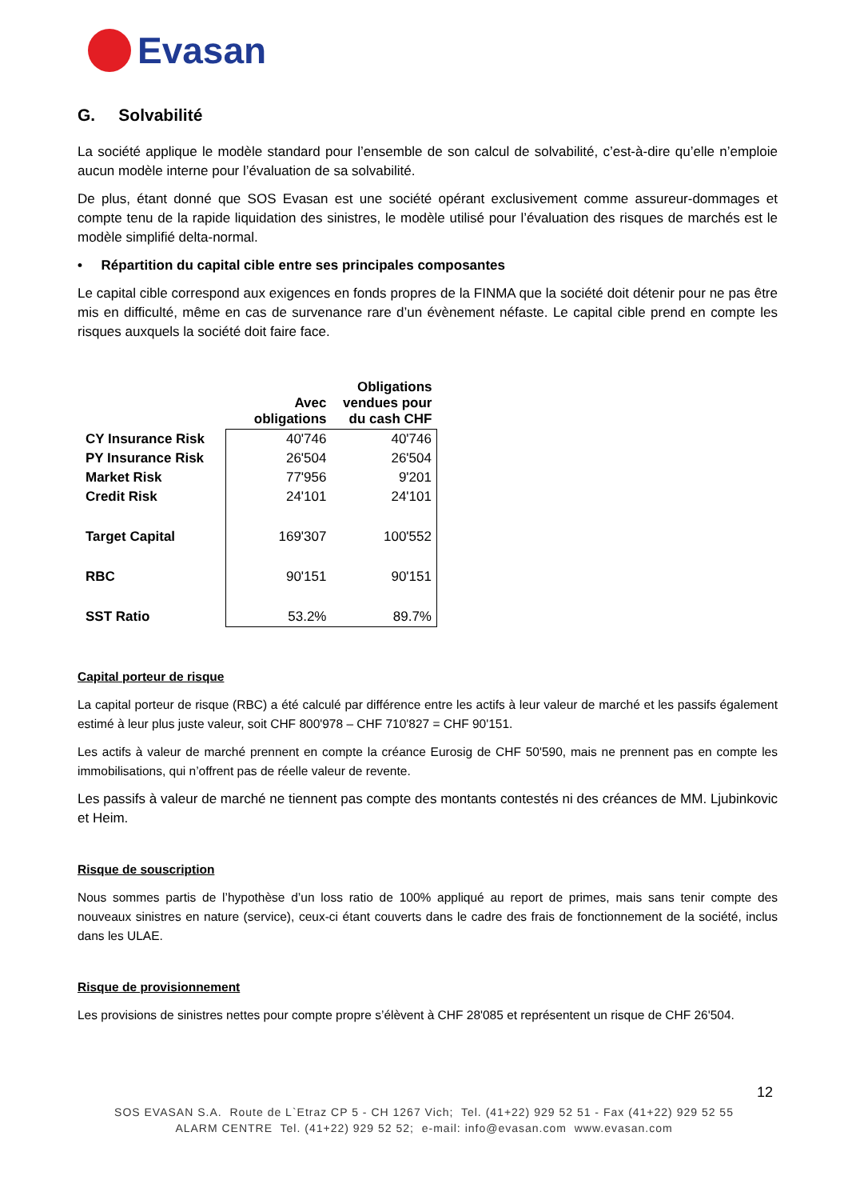Evasan
G. Solvabilité
La société applique le modèle standard pour l’ensemble de son calcul de solvabilité, c’est-à-dire qu’elle n’emploie aucun modèle interne pour l’évaluation de sa solvabilité.
De plus, étant donné que SOS Evasan est une société opérant exclusivement comme assureur-dommages et compte tenu de la rapide liquidation des sinistres, le modèle utilisé pour l’évaluation des risques de marchés est le modèle simplifié delta-normal.
• Répartition du capital cible entre ses principales composantes
Le capital cible correspond aux exigences en fonds propres de la FINMA que la société doit détenir pour ne pas être mis en difficulté, même en cas de survenance rare d’un évènement néfaste. Le capital cible prend en compte les risques auxquels la société doit faire face.
| | Avec obligations | Obligations vendues pour du cash CHF |
| --- | --- | --- |
| CY Insurance Risk | 40'746 | 40'746 |
| PY Insurance Risk | 26'504 | 26'504 |
| Market Risk | 77'956 | 9'201 |
| Credit Risk | 24'101 | 24'101 |
| Target Capital | 169'307 | 100'552 |
| RBC | 90'151 | 90'151 |
| SST Ratio | 53.2% | 89.7% |
Capital porteur de risque
La capital porteur de risque (RBC) a été calculé par différence entre les actifs à leur valeur de marché et les passifs également estimé à leur plus juste valeur, soit CHF 800'978 – CHF 710'827 = CHF 90'151.
Les actifs à valeur de marché prennent en compte la créance Eurosig de CHF 50'590, mais ne prennent pas en compte les immobilisations, qui n’offrent pas de réelle valeur de revente.
Les passifs à valeur de marché ne tiennent pas compte des montants contestés ni des créances de MM. Ljubinkovic et Heim.
Risque de souscription
Nous sommes partis de l’hypothèse d’un loss ratio de 100% appliqué au report de primes, mais sans tenir compte des nouveaux sinistres en nature (service), ceux-ci étant couverts dans le cadre des frais de fonctionnement de la société, inclus dans les ULAE.
Risque de provisionnement
Les provisions de sinistres nettes pour compte propre s’élèvent à CHF 28'085 et représentent un risque de CHF 26'504.
12
SOS EVASAN S.A. Route de L`Etraz CP 5 - CH 1267 Vich; Tel. (41+22) 929 52 51 - Fax (41+22) 929 52 55
ALARM CENTRE Tel. (41+22) 929 52 52; e-mail: info@evasan.com www.evasan.com